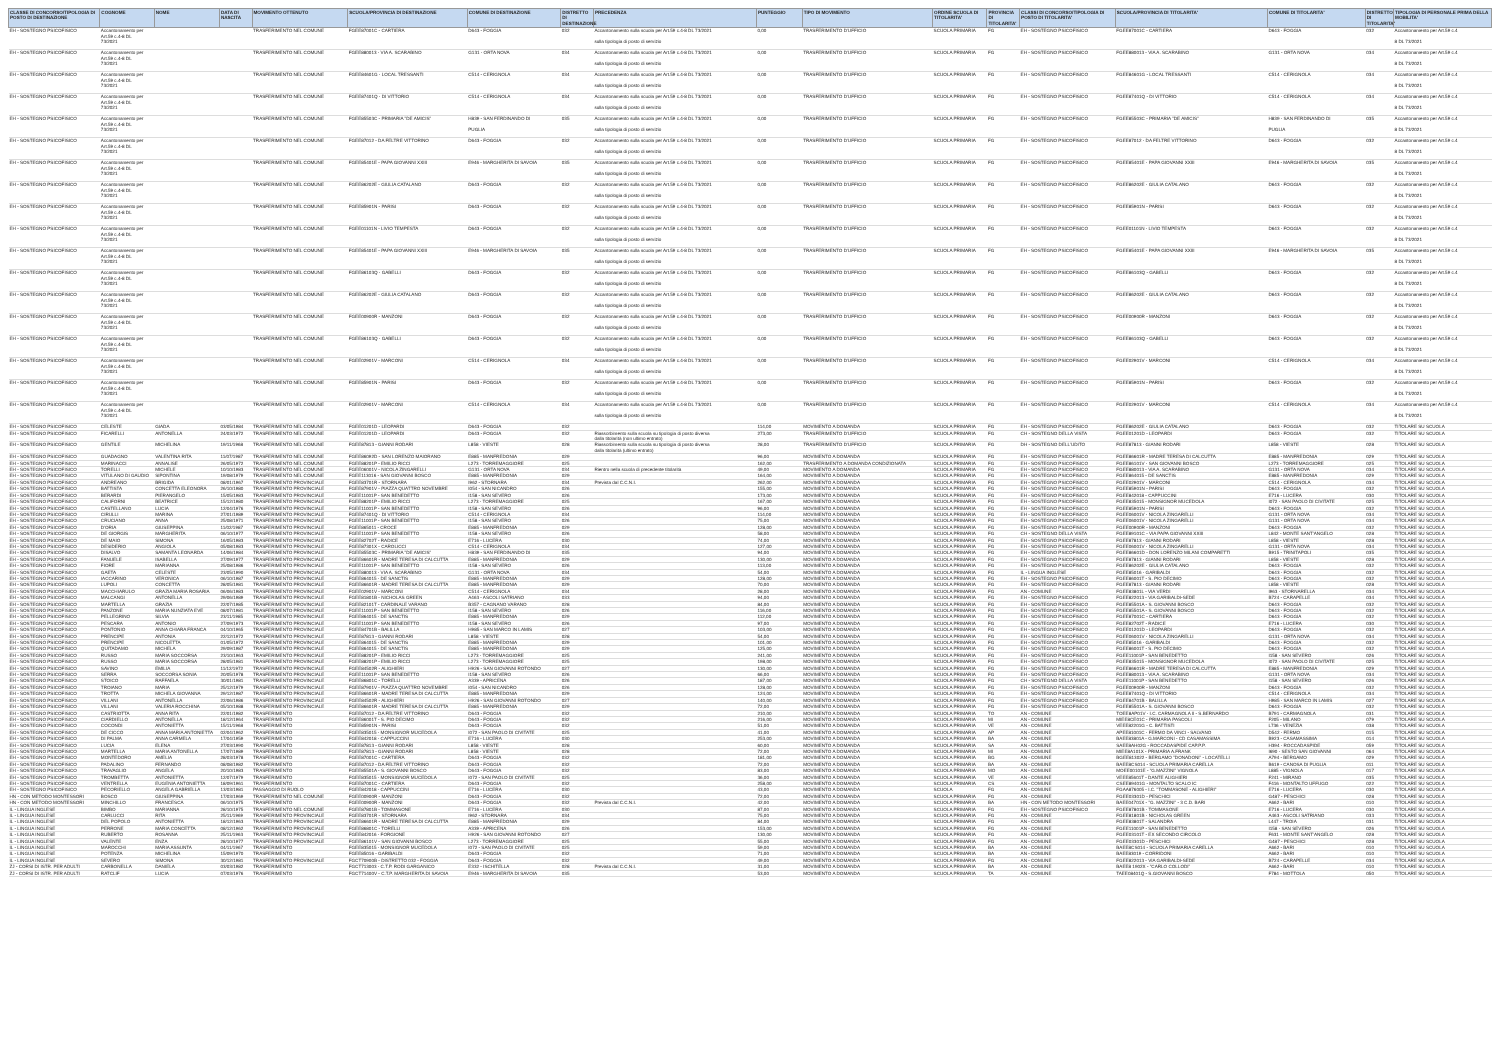| CLASSE DI CONCORSO/TIPOLOGIA DI POSTO DI DESTINAZIONE | COGNOME | NOME | DATA DI NASCITA | MOVIMENTO OTTENUTO | SCUOLA/PROVINCIA DI DESTINAZIONE | COMUNE DI DESTINAZIONE | DISTRETTO DI DESTINAZIONE | PRECEDENZA | PUNTEGGIO | TIPO DI MOVIMENTO | ORDINE SCUOLA DI TITOLARITA' | PROVINCIA DI TITOLARITA' | CLASSI DI CONCORSO/TIPOLOGIA DI POSTO DI TITOLARITA' | SCUOLA/PROVINCIA DI TITOLARITA' | COMUNE DI TITOLARITA' | DISTRETTO DI TITOLARITA' | TIPOLOGIA DI PERSONALE PRIMA DELLA MOBILITA' |
| --- | --- | --- | --- | --- | --- | --- | --- | --- | --- | --- | --- | --- | --- | --- | --- | --- | --- |
| EH - SOSTEGNO PSICOFISICO | Accantonamento per Art.59 c.4-8 DL 73/2021 | | | TRASFERIMENTO NEL COMUNE | FGEE87001C - CARTIERA | D643 - FOGGIA | 032 | Accantonamento sulla scuola per Art.59 c.4-8 DL 73/2021 sulla tipologia di posto di servizio | 0,00 | TRASFERIMENTO D'UFFICIO | SCUOLA PRIMARIA | FG | EH - SOSTEGNO PSICOFISICO | FGEE87001C - CARTIERA | D643 - FOGGIA | 032 | Accantonamento per Art.59 c.4 8 DL 73/2021 |
| EH - SOSTEGNO PSICOFISICO | Accantonamento per Art.59 c.4-8 DL 73/2021 | | | TRASFERIMENTO NEL COMUNE | FGEE880013 - VIA A. SCARABINO | G131 - ORTA NOVA | 034 | Accantonamento sulla scuola per Art.59 c.4-8 DL 73/2021 sulla tipologia di posto di servizio | 0,00 | TRASFERIMENTO D'UFFICIO | SCUOLA PRIMARIA | FG | EH - SOSTEGNO PSICOFISICO | FGEE880013 - VIA A. SCARABINO | G131 - ORTA NOVA | 034 | Accantonamento per Art.59 c.4 8 DL 73/2021 |
| EH - SOSTEGNO PSICOFISICO | Accantonamento per Art.59 c.4-8 DL 73/2021 | | | TRASFERIMENTO NEL COMUNE | FGEE84601G - LOCAL TRESSANTI | C514 - CERIGNOLA | 034 | Accantonamento sulla scuola per Art.59 c.4-8 DL 73/2021 sulla tipologia di posto di servizio | 0,00 | TRASFERIMENTO D'UFFICIO | SCUOLA PRIMARIA | FG | EH - SOSTEGNO PSICOFISICO | FGEE84601G - LOCAL TRESSANTI | C514 - CERIGNOLA | 034 | Accantonamento per Art.59 c.4 8 DL 73/2021 |
| EH - SOSTEGNO PSICOFISICO | Accantonamento per Art.59 c.4-8 DL 73/2021 | | | TRASFERIMENTO NEL COMUNE | FGEE87401Q - DI VITTORIO | C514 - CERIGNOLA | 034 | Accantonamento sulla scuola per Art.59 c.4-8 DL 73/2021 sulla tipologia di posto di servizio | 0,00 | TRASFERIMENTO D'UFFICIO | SCUOLA PRIMARIA | FG | EH - SOSTEGNO PSICOFISICO | FGEE87401Q - DI VITTORIO | C514 - CERIGNOLA | 034 | Accantonamento per Art.59 c.4 8 DL 73/2021 |
| EH - SOSTEGNO PSICOFISICO | Accantonamento per Art.59 c.4-8 DL 73/2021 | | | TRASFERIMENTO NEL COMUNE | FGEE85503C - PRIMARIA "DE AMICIS" | H839 - SAN FERDINANDO DI PUGLIA | 035 | Accantonamento sulla scuola per Art.59 c.4-8 DL 73/2021 sulla tipologia di posto di servizio | 0,00 | TRASFERIMENTO D'UFFICIO | SCUOLA PRIMARIA | FG | EH - SOSTEGNO PSICOFISICO | FGEE85503C - PRIMARIA "DE AMICIS" | H839 - SAN FERDINANDO DI PUGLIA | 035 | Accantonamento per Art.59 c.4 8 DL 73/2021 |
| EH - SOSTEGNO PSICOFISICO | Accantonamento per Art.59 c.4-8 DL 73/2021 | | | TRASFERIMENTO NEL COMUNE | FGEE87012 - DA FELTRE VITTORINO | D643 - FOGGIA | 032 | Accantonamento sulla scuola per Art.59 c.4-8 DL 73/2021 sulla tipologia di posto di servizio | 0,00 | TRASFERIMENTO D'UFFICIO | SCUOLA PRIMARIA | FG | EH - SOSTEGNO PSICOFISICO | FGEE87012 - DA FELTRE VITTORINO | D643 - FOGGIA | 032 | Accantonamento per Art.59 c.4 8 DL 73/2021 |
| EH - SOSTEGNO PSICOFISICO | Accantonamento per Art.59 c.4-8 DL 73/2021 | | | TRASFERIMENTO NEL COMUNE | FGEE85401E - PAPA GIOVANNI XXIII | E946 - MARGHERITA DI SAVOIA | 035 | Accantonamento sulla scuola per Art.59 c.4-8 DL 73/2021 sulla tipologia di posto di servizio | 0,00 | TRASFERIMENTO D'UFFICIO | SCUOLA PRIMARIA | FG | EH - SOSTEGNO PSICOFISICO | FGEE85401E - PAPA GIOVANNI XXIII | E946 - MARGHERITA DI SAVOIA | 035 | Accantonamento per Art.59 c.4 8 DL 73/2021 |
| EH - SOSTEGNO PSICOFISICO | Accantonamento per Art.59 c.4-8 DL 73/2021 | | | TRASFERIMENTO NEL COMUNE | FGEE86202E - GIULIA CATALANO | D643 - FOGGIA | 032 | Accantonamento sulla scuola per Art.59 c.4-8 DL 73/2021 sulla tipologia di posto di servizio | 0,00 | TRASFERIMENTO D'UFFICIO | SCUOLA PRIMARIA | FG | EH - SOSTEGNO PSICOFISICO | FGEE86202E - GIULIA CATALANO | D643 - FOGGIA | 032 | Accantonamento per Art.59 c.4 8 DL 73/2021 |
| EH - SOSTEGNO PSICOFISICO | Accantonamento per Art.59 c.4-8 DL 73/2021 | | | TRASFERIMENTO NEL COMUNE | FGEE85901N - PARISI | D643 - FOGGIA | 032 | Accantonamento sulla scuola per Art.59 c.4-8 DL 73/2021 sulla tipologia di posto di servizio | 0,00 | TRASFERIMENTO D'UFFICIO | SCUOLA PRIMARIA | FG | EH - SOSTEGNO PSICOFISICO | FGEE85901N - PARISI | D643 - FOGGIA | 032 | Accantonamento per Art.59 c.4 8 DL 73/2021 |
| EH - SOSTEGNO PSICOFISICO | Accantonamento per Art.59 c.4-8 DL 73/2021 | | | TRASFERIMENTO NEL COMUNE | FGEE01101N - LIVIO TEMPESTA | D643 - FOGGIA | 032 | Accantonamento sulla scuola per Art.59 c.4-8 DL 73/2021 sulla tipologia di posto di servizio | 0,00 | TRASFERIMENTO D'UFFICIO | SCUOLA PRIMARIA | FG | EH - SOSTEGNO PSICOFISICO | FGEE01101N - LIVIO TEMPESTA | D643 - FOGGIA | 032 | Accantonamento per Art.59 c.4 8 DL 73/2021 |
| EH - SOSTEGNO PSICOFISICO | Accantonamento per Art.59 c.4-8 DL 73/2021 | | | TRASFERIMENTO NEL COMUNE | FGEE85401E - PAPA GIOVANNI XXIII | E946 - MARGHERITA DI SAVOIA | 035 | Accantonamento sulla scuola per Art.59 c.4-8 DL 73/2021 sulla tipologia di posto di servizio | 0,00 | TRASFERIMENTO D'UFFICIO | SCUOLA PRIMARIA | FG | EH - SOSTEGNO PSICOFISICO | FGEE85401E - PAPA GIOVANNI XXIII | E946 - MARGHERITA DI SAVOIA | 035 | Accantonamento per Art.59 c.4 8 DL 73/2021 |
| EH - SOSTEGNO PSICOFISICO | Accantonamento per Art.59 c.4-8 DL 73/2021 | | | TRASFERIMENTO NEL COMUNE | FGEE86103Q - GABELLI | D643 - FOGGIA | 032 | Accantonamento sulla scuola per Art.59 c.4-8 DL 73/2021 sulla tipologia di posto di servizio | 0,00 | TRASFERIMENTO D'UFFICIO | SCUOLA PRIMARIA | FG | EH - SOSTEGNO PSICOFISICO | FGEE86103Q - GABELLI | D643 - FOGGIA | 032 | Accantonamento per Art.59 c.4 8 DL 73/2021 |
| EH - SOSTEGNO PSICOFISICO | Accantonamento per Art.59 c.4-8 DL 73/2021 | | | TRASFERIMENTO NEL COMUNE | FGEE86202E - GIULIA CATALANO | D643 - FOGGIA | 032 | Accantonamento sulla scuola per Art.59 c.4-8 DL 73/2021 sulla tipologia di posto di servizio | 0,00 | TRASFERIMENTO D'UFFICIO | SCUOLA PRIMARIA | FG | EH - SOSTEGNO PSICOFISICO | FGEE86202E - GIULIA CATALANO | D643 - FOGGIA | 032 | Accantonamento per Art.59 c.4 8 DL 73/2021 |
| EH - SOSTEGNO PSICOFISICO | Accantonamento per Art.59 c.4-8 DL 73/2021 | | | TRASFERIMENTO NEL COMUNE | FGEE00900R - MANZONI | D643 - FOGGIA | 032 | Accantonamento sulla scuola per Art.59 c.4-8 DL 73/2021 sulla tipologia di posto di servizio | 0,00 | TRASFERIMENTO D'UFFICIO | SCUOLA PRIMARIA | FG | EH - SOSTEGNO PSICOFISICO | FGEE00900R - MANZONI | D643 - FOGGIA | 032 | Accantonamento per Art.59 c.4 8 DL 73/2021 |
| EH - SOSTEGNO PSICOFISICO | Accantonamento per Art.59 c.4-8 DL 73/2021 | | | TRASFERIMENTO NEL COMUNE | FGEE86103Q - GABELLI | D643 - FOGGIA | 032 | Accantonamento sulla scuola per Art.59 c.4-8 DL 73/2021 sulla tipologia di posto di servizio | 0,00 | TRASFERIMENTO D'UFFICIO | SCUOLA PRIMARIA | FG | EH - SOSTEGNO PSICOFISICO | FGEE86103Q - GABELLI | D643 - FOGGIA | 032 | Accantonamento per Art.59 c.4 8 DL 73/2021 |
| EH - SOSTEGNO PSICOFISICO | Accantonamento per Art.59 c.4-8 DL 73/2021 | | | TRASFERIMENTO NEL COMUNE | FGEE02901V - MARCONI | C514 - CERIGNOLA | 034 | Accantonamento sulla scuola per Art.59 c.4-8 DL 73/2021 sulla tipologia di posto di servizio | 0,00 | TRASFERIMENTO D'UFFICIO | SCUOLA PRIMARIA | FG | EH - SOSTEGNO PSICOFISICO | FGEE02901V - MARCONI | C514 - CERIGNOLA | 034 | Accantonamento per Art.59 c.4 8 DL 73/2021 |
| EH - SOSTEGNO PSICOFISICO | Accantonamento per Art.59 c.4-8 DL 73/2021 | | | TRASFERIMENTO NEL COMUNE | FGEE85901N - PARISI | D643 - FOGGIA | 032 | Accantonamento sulla scuola per Art.59 c.4-8 DL 73/2021 sulla tipologia di posto di servizio | 0,00 | TRASFERIMENTO D'UFFICIO | SCUOLA PRIMARIA | FG | EH - SOSTEGNO PSICOFISICO | FGEE85901N - PARISI | D643 - FOGGIA | 032 | Accantonamento per Art.59 c.4 8 DL 73/2021 |
| EH - SOSTEGNO PSICOFISICO | Accantonamento per Art.59 c.4-8 DL 73/2021 | | | TRASFERIMENTO NEL COMUNE | FGEE02901V - MARCONI | C514 - CERIGNOLA | 034 | Accantonamento sulla scuola per Art.59 c.4-8 DL 73/2021 sulla tipologia di posto di servizio | 0,00 | TRASFERIMENTO D'UFFICIO | SCUOLA PRIMARIA | FG | EH - SOSTEGNO PSICOFISICO | FGEE02901V - MARCONI | C514 - CERIGNOLA | 034 | Accantonamento per Art.59 c.4 8 DL 73/2021 |
| EH - SOSTEGNO PSICOFISICO | CELESTE | GIADA | 03/05/1984 | TRASFERIMENTO NEL COMUNE | FGEE01201D - LEOPARDI | D643 - FOGGIA | 032 | | 114,00 | MOVIMENTO A DOMANDA | SCUOLA PRIMARIA | FG | EH - SOSTEGNO PSICOFISICO | FGEE86202E - GIULIA CATALANO | D643 - FOGGIA | 032 | TITOLARE SU SCUOLA |
| EH - SOSTEGNO PSICOFISICO | FICARELLI | ANTONELLA | 24/03/1972 | TRASFERIMENTO NEL COMUNE | FGEE01201D - LEOPARDI | D643 - FOGGIA | 032 | Riassorbimento sulla scuola su tipologia di posto diversa dalla titolarità (non ultimo entrato) | 273,00 | TRASFERIMENTO D'UFFICIO | SCUOLA PRIMARIA | FG | CH - SOSTEGNO DELLA VISTA | FGEE01201D - LEOPARDI | D643 - FOGGIA | 032 | TITOLARE SU SCUOLA |
| EH - SOSTEGNO PSICOFISICO | GENTILE | MICHELINA | 19/11/1968 | TRASFERIMENTO NEL COMUNE | FGEE87813 - GIANNI RODARI | L858 - VIESTE | 028 | Riassorbimento sulla scuola su tipologia di posto diversa dalla titolarità (ultimo entrato) | 28,00 | TRASFERIMENTO D'UFFICIO | SCUOLA PRIMARIA | FG | DH - SOSTEGNO DELL'UDITO | FGEE87813 - GIANNI RODARI | L858 - VIESTE | 028 | TITOLARE SU SCUOLA |
| EH - SOSTEGNO PSICOFISICO | GUADAGNO | VALENTINA RITA | 11/07/1987 | TRASFERIMENTO NEL COMUNE | FGEE86092D - SAN LORENZO MAIORANO | E885 - MANFREDONIA | 029 | | 96,00 | MOVIMENTO A DOMANDA | SCUOLA PRIMARIA | FG | EH - SOSTEGNO PSICOFISICO | FGEE86601R - MADRE TERESA DI CALCUTTA | E885 - MANFREDONIA | 029 | TITOLARE SU SCUOLA |
| EH - SOSTEGNO PSICOFISICO | MARINACCI | ANNALISE | 26/05/1972 | TRASFERIMENTO NEL COMUNE | FGEE88201P - EMILIO RICCI | L273 - TORREMAGGIORE | 025 | | 162,00 | TRASFERIMENTO A DOMANDA CONDIZIONATA | SCUOLA PRIMARIA | FG | EH - SOSTEGNO PSICOFISICO | FGEE86101V - SAN GIOVANNI BOSCO | L273 - TORREMAGGIORE | 025 | TITOLARE SU SCUOLA |
| EH - SOSTEGNO PSICOFISICO | TORELLI | MICHELE | 10/10/1983 | TRASFERIMENTO NEL COMUNE | FGEE06001V - NICOLA ZINGARELLI | G131 - ORTA NOVA | 034 | Rientro nella scuola di precedente titolarità | 49,00 | MOVIMENTO A DOMANDA | SCUOLA PRIMARIA | FG | EH - SOSTEGNO PSICOFISICO | FGEE880013 - VIA A. SCARABINO | G131 - ORTA NOVA | 034 | TITOLARE SU SCUOLA |
| EH - SOSTEGNO PSICOFISICO | VITULANO DI GAUDIO | SIPONTINA | 19/08/1979 | TRASFERIMENTO NEL COMUNE | FGEE113016 - SAN GIOVANNI BOSCO | E885 - MANFREDONIA | 029 | | 164,00 | MOVIMENTO A DOMANDA | SCUOLA PRIMARIA | FG | EH - SOSTEGNO PSICOFISICO | FGEE864015 - DE SANCTIS | E885 - MANFREDONIA | 029 | TITOLARE SU SCUOLA |
| EH - SOSTEGNO PSICOFISICO | ANDREANO | BRIGIDA | 08/01/1967 | TRASFERIMENTO PROVINCIALE | FGEE83701R - STORNARA | I962 - STORNARA | 034 | Prevista dal C.C.N.I. | 262,00 | MOVIMENTO A DOMANDA | SCUOLA PRIMARIA | FG | EH - SOSTEGNO PSICOFISICO | FGEE02901V - MARCONI | C514 - CERIGNOLA | 034 | TITOLARE SU SCUOLA |
| EH - SOSTEGNO PSICOFISICO | BATTISTA | CONCETTA ELEONORA | 26/10/1980 | TRASFERIMENTO PROVINCIALE | FGEE87901V - PIAZZA QUATTRO NOVEMBRE | I054 - SAN NICANDRO | 026 | | 155,00 | MOVIMENTO A DOMANDA | SCUOLA PRIMARIA | FG | EH - SOSTEGNO PSICOFISICO | FGEE85901N - PARISI | D643 - FOGGIA | 032 | TITOLARE SU SCUOLA |
| EH - SOSTEGNO PSICOFISICO | BERARDI | PIERANGELO | 15/05/1983 | TRASFERIMENTO PROVINCIALE | FGEE11001P - SAN BENEDETTO | I158 - SAN SEVERO | 026 | | 173,00 | MOVIMENTO A DOMANDA | SCUOLA PRIMARIA | FG | EH - SOSTEGNO PSICOFISICO | FGEE842018 - CAPPUCCINI | E716 - LUCERA | 030 | TITOLARE SU SCUOLA |
| EH - SOSTEGNO PSICOFISICO | CALIFORNI | BEATRICE | 15/12/1980 | TRASFERIMENTO PROVINCIALE | FGEE88201P - EMILIO RICCI | L273 - TORREMAGGIORE | 025 | | 167,00 | MOVIMENTO A DOMANDA | SCUOLA PRIMARIA | FG | EH - SOSTEGNO PSICOFISICO | FGEE835015 - MONSIGNOR MUCEDOLA | I072 - SAN PAOLO DI CIVITATE | 025 | TITOLARE SU SCUOLA |
| EH - SOSTEGNO PSICOFISICO | CASTELLANO | LUCIA | 12/04/1976 | TRASFERIMENTO PROVINCIALE | FGEE11001P - SAN BENEDETTO | I158 - SAN SEVERO | 026 | | 96,00 | MOVIMENTO A DOMANDA | SCUOLA PRIMARIA | FG | EH - SOSTEGNO PSICOFISICO | FGEE85901N - PARISI | D643 - FOGGIA | 032 | TITOLARE SU SCUOLA |
| EH - SOSTEGNO PSICOFISICO | CIRULLI | MARINA | 27/01/1989 | TRASFERIMENTO PROVINCIALE | FGEE87401Q - DI VITTORIO | C514 - CERIGNOLA | 034 | | 114,00 | MOVIMENTO A DOMANDA | SCUOLA PRIMARIA | FG | EH - SOSTEGNO PSICOFISICO | FGEE06001V - NICOLA ZINGARELLI | G131 - ORTA NOVA | 034 | TITOLARE SU SCUOLA |
| EH - SOSTEGNO PSICOFISICO | CRUCIANO | ANNA | 25/08/1971 | TRASFERIMENTO PROVINCIALE | FGEE11001P - SAN BENEDETTO | I158 - SAN SEVERO | 026 | | 75,00 | MOVIMENTO A DOMANDA | SCUOLA PRIMARIA | FG | EH - SOSTEGNO PSICOFISICO | FGEE06001V - NICOLA ZINGARELLI | G131 - ORTA NOVA | 034 | TITOLARE SU SCUOLA |
| EH - SOSTEGNO PSICOFISICO | D'ORIA | GIUSEPPINA | 11/02/1987 | TRASFERIMENTO PROVINCIALE | FGEE865011 - CROCE | E885 - MANFREDONIA | 029 | | 128,00 | MOVIMENTO A DOMANDA | SCUOLA PRIMARIA | FG | EH - SOSTEGNO PSICOFISICO | FGEE00900R - MANZONI | D643 - FOGGIA | 032 | TITOLARE SU SCUOLA |
| EH - SOSTEGNO PSICOFISICO | DE GIORGIS | MARGHERITA | 06/10/1977 | TRASFERIMENTO PROVINCIALE | FGEE11001P - SAN BENEDETTO | I158 - SAN SEVERO | 026 | | 58,00 | MOVIMENTO A DOMANDA | SCUOLA PRIMARIA | FG | CH - SOSTEGNO DELLA VISTA | FGEE89101C - VIA PAPA GIOVANNI XXIII | L842 - MONTE SANT'ANGELO | 028 | TITOLARE SU SCUOLA |
| EH - SOSTEGNO PSICOFISICO | DE MAIO | SIMONA | 16/05/1983 | TRASFERIMENTO PROVINCIALE | FGEE82702T - RADICE | E716 - LUCERA | 030 | | 74,00 | MOVIMENTO A DOMANDA | SCUOLA PRIMARIA | FG | EH - SOSTEGNO PSICOFISICO | FGEE87813 - GIANNI RODARI | L858 - VIESTE | 028 | TITOLARE SU SCUOLA |
| EH - SOSTEGNO PSICOFISICO | DESIDERIO | ANGIOLA | 05/08/1983 | TRASFERIMENTO PROVINCIALE | FGEE87301X - CAROLICCI | C514 - CERIGNOLA | 034 | | 127,00 | MOVIMENTO A DOMANDA | SCUOLA PRIMARIA | FG | EH - SOSTEGNO PSICOFISICO | FGEE06001V - NICOLA ZINGARELLI | G131 - ORTA NOVA | 034 | TITOLARE SU SCUOLA |
| EH - SOSTEGNO PSICOFISICO | DISALVO | SAMANTA LEONARDA | 14/06/1984 | TRASFERIMENTO PROVINCIALE | FGEE85503C - PRIMARIA "DE AMICIS" | H839 - SAN FERDINANDO DI | 035 | | 94,00 | MOVIMENTO A DOMANDA | SCUOLA PRIMARIA | FG | EH - SOSTEGNO PSICOFISICO | FGEE86601D - DON LORENZO MILANI COMPARETTI | B915 - TRINITAPOLI | 035 | TITOLARE SU SCUOLA |
| EH - SOSTEGNO PSICOFISICO | FANUELE | ISABELLA | 27/09/1977 | TRASFERIMENTO PROVINCIALE | FGEE86601R - MADRE TERESA DI CALCUTTA | E885 - MANFREDONIA | 029 | | 130,00 | MOVIMENTO A DOMANDA | SCUOLA PRIMARIA | FG | EH - SOSTEGNO PSICOFISICO | FGEE87813 - GIANNI RODARI | L858 - VIESTE | 028 | TITOLARE SU SCUOLA |
| EH - SOSTEGNO PSICOFISICO | FIORE | MARIANNA | 25/08/1986 | TRASFERIMENTO PROVINCIALE | FGEE11001P - SAN BENEDETTO | I158 - SAN SEVERO | 026 | | 113,00 | MOVIMENTO A DOMANDA | SCUOLA PRIMARIA | FG | EH - SOSTEGNO PSICOFISICO | FGEE86202E - GIULIA CATALANO | D643 - FOGGIA | 032 | TITOLARE SU SCUOLA |
| EH - SOSTEGNO PSICOFISICO | GAETA | CELESTE | 23/05/1990 | TRASFERIMENTO PROVINCIALE | FGEE880013 - VIA A. SCARABINO | G131 - ORTA NOVA | 034 | | 54,00 | MOVIMENTO A DOMANDA | SCUOLA PRIMARIA | FG | IL - LINGUA INGLESE | FGEE85016 - GARIBALDI | D643 - FOGGIA | 032 | TITOLARE SU SCUOLA |
| EH - SOSTEGNO PSICOFISICO | IACCARINO | VERONICA | 06/10/1987 | TRASFERIMENTO PROVINCIALE | FGEE864015 - DE SANCTIS | E885 - MANFREDONIA | 029 | | 128,00 | MOVIMENTO A DOMANDA | SCUOLA PRIMARIA | FG | EH - SOSTEGNO PSICOFISICO | FGEE86001T - S. PIO DECIMO | D643 - FOGGIA | 032 | TITOLARE SU SCUOLA |
| EH - SOSTEGNO PSICOFISICO | LUPOLI | CONCETTA | 28/05/1981 | TRASFERIMENTO PROVINCIALE | FGEE86601R - MADRE TERESA DI CALCUTTA | E885 - MANFREDONIA | 029 | | 70,00 | MOVIMENTO A DOMANDA | SCUOLA PRIMARIA | FG | EH - SOSTEGNO PSICOFISICO | FGEE87813 - GIANNI RODARI | L858 - VIESTE | 028 | TITOLARE SU SCUOLA |
| EH - SOSTEGNO PSICOFISICO | MACCHIARULO | GRAZIA MARIA ROSARIA | 06/06/1983 | TRASFERIMENTO PROVINCIALE | FGEE02901V - MARCONI | C514 - CERIGNOLA | 034 | | 28,00 | MOVIMENTO A DOMANDA | SCUOLA PRIMARIA | FG | AN - COMUNE | FGEE83801L - VIA VERDI | I963 - STORNARELLA | 034 | TITOLARE SU SCUOLA |
| EH - SOSTEGNO PSICOFISICO | MALCANGI | ANTONELLA | 29/06/1989 | TRASFERIMENTO PROVINCIALE | FGEE81801B - NICHOLAS GREEN | A463 - ASCOLI SATRIANO | 033 | | 94,00 | MOVIMENTO A DOMANDA | SCUOLA PRIMARIA | FG | EH - SOSTEGNO PSICOFISICO | FGEE822013 - VIA GARIBALDI-SEDE | B724 - CARAPELLE | 034 | TITOLARE SU SCUOLA |
| EH - SOSTEGNO PSICOFISICO | MARTELLA | GRAZIA | 22/07/1985 | TRASFERIMENTO PROVINCIALE | FGEE82101T - CARDINALE VARANO | B357 - CAGNANO VARANO | 028 | | 84,00 | MOVIMENTO A DOMANDA | SCUOLA PRIMARIA | FG | EH - SOSTEGNO PSICOFISICO | FGEE85501A - S. GIOVANNI BOSCO | D643 - FOGGIA | 032 | TITOLARE SU SCUOLA |
| EH - SOSTEGNO PSICOFISICO | PANZONE | MARIA NUNZIATA EVE | 08/07/1981 | TRASFERIMENTO PROVINCIALE | FGEE11001P - SAN BENEDETTO | I158 - SAN SEVERO | 026 | | 116,00 | MOVIMENTO A DOMANDA | SCUOLA PRIMARIA | FG | EH - SOSTEGNO PSICOFISICO | FGEE85501A - S. GIOVANNI BOSCO | D643 - FOGGIA | 032 | TITOLARE SU SCUOLA |
| EH - SOSTEGNO PSICOFISICO | PELLEGRINO | SILVIA | 23/11/1985 | TRASFERIMENTO PROVINCIALE | FGEE864015 - DE SANCTIS | E885 - MANFREDONIA | 029 | | 112,00 | MOVIMENTO A DOMANDA | SCUOLA PRIMARIA | FG | EH - SOSTEGNO PSICOFISICO | FGEE87001C - CARTIERA | D643 - FOGGIA | 032 | TITOLARE SU SCUOLA |
| EH - SOSTEGNO PSICOFISICO | PESCARA | ANTONIO | 27/09/1973 | TRASFERIMENTO PROVINCIALE | FGEE11001P - SAN BENEDETTO | I158 - SAN SEVERO | 026 | | 97,00 | MOVIMENTO A DOMANDA | SCUOLA PRIMARIA | FG | EH - SOSTEGNO PSICOFISICO | FGEE82702T - RADICE | E716 - LUCERA | 030 | TITOLARE SU SCUOLA |
| EH - SOSTEGNO PSICOFISICO | PONTONIO | ANNA CHIARA FRANCA | 04/10/1965 | TRASFERIMENTO PROVINCIALE | FGEE84701B - BALILLA | H985 - SAN MARCO IN LAMIS | 027 | | 103,00 | MOVIMENTO A DOMANDA | SCUOLA PRIMARIA | FG | EH - SOSTEGNO PSICOFISICO | FGEE01201D - LEOPARDI | D643 - FOGGIA | 032 | TITOLARE SU SCUOLA |
| EH - SOSTEGNO PSICOFISICO | PRENCIPE | ANTONIA | 22/12/1972 | TRASFERIMENTO PROVINCIALE | FGEE87813 - GIANNI RODARI | L858 - VIESTE | 028 | | 54,00 | MOVIMENTO A DOMANDA | SCUOLA PRIMARIA | FG | EH - SOSTEGNO PSICOFISICO | FGEE06001V - NICOLA ZINGARELLI | G131 - ORTA NOVA | 034 | TITOLARE SU SCUOLA |
| EH - SOSTEGNO PSICOFISICO | PRENCIPE | NICOLETTA | 01/05/1972 | TRASFERIMENTO PROVINCIALE | FGEE864015 - DE SANCTIS | E885 - MANFREDONIA | 029 | | 101,00 | MOVIMENTO A DOMANDA | SCUOLA PRIMARIA | FG | EH - SOSTEGNO PSICOFISICO | FGEE85016 - GARIBALDI | D643 - FOGGIA | 032 | TITOLARE SU SCUOLA |
| EH - SOSTEGNO PSICOFISICO | QUITADAMO | MICHELA | 29/09/1987 | TRASFERIMENTO PROVINCIALE | FGEE864015 - DE SANCTIS | E885 - MANFREDONIA | 029 | | 125,00 | MOVIMENTO A DOMANDA | SCUOLA PRIMARIA | FG | EH - SOSTEGNO PSICOFISICO | FGEE86001T - S. PIO DECIMO | D643 - FOGGIA | 032 | TITOLARE SU SCUOLA |
| EH - SOSTEGNO PSICOFISICO | RUSSO | MARIA SOCCORSA | 23/10/1963 | TRASFERIMENTO PROVINCIALE | FGEE88201P - EMILIO RICCI | L273 - TORREMAGGIORE | 025 | | 241,00 | MOVIMENTO A DOMANDA | SCUOLA PRIMARIA | FG | EH - SOSTEGNO PSICOFISICO | FGEE11001P - SAN BENEDETTO | I158 - SAN SEVERO | 026 | TITOLARE SU SCUOLA |
| EH - SOSTEGNO PSICOFISICO | RUSSO | MARIA SOCCORSA | 28/05/1981 | TRASFERIMENTO PROVINCIALE | FGEE88201P - EMILIO RICCI | L273 - TORREMAGGIORE | 025 | | 198,00 | MOVIMENTO A DOMANDA | SCUOLA PRIMARIA | FG | EH - SOSTEGNO PSICOFISICO | FGEE835015 - MONSIGNOR MUCEDOLA | I072 - SAN PAOLO DI CIVITATE | 025 | TITOLARE SU SCUOLA |
| EH - SOSTEGNO PSICOFISICO | SAVINO | EMILIA | 11/12/1972 | TRASFERIMENTO PROVINCIALE | FGEE84502R - ALIGHIERI | H926 - SAN GIOVANNI ROTONDO | 027 | | 130,00 | MOVIMENTO A DOMANDA | SCUOLA PRIMARIA | FG | EH - SOSTEGNO PSICOFISICO | FGEE86601R - MADRE TERESA DI CALCUTTA | E885 - MANFREDONIA | 029 | TITOLARE SU SCUOLA |
| EH - SOSTEGNO PSICOFISICO | SERRA | SOCCORSA SONIA | 20/05/1978 | TRASFERIMENTO PROVINCIALE | FGEE11001P - SAN BENEDETTO | I158 - SAN SEVERO | 026 | | 66,00 | MOVIMENTO A DOMANDA | SCUOLA PRIMARIA | FG | EH - SOSTEGNO PSICOFISICO | FGEE880013 - VIA A. SCARABINO | G131 - ORTA NOVA | 034 | TITOLARE SU SCUOLA |
| EH - SOSTEGNO PSICOFISICO | STOICO | RAFFAELA | 30/01/1981 | TRASFERIMENTO PROVINCIALE | FGEE86801C - TORELLI | A339 - APRICENA | 026 | | 187,00 | MOVIMENTO A DOMANDA | SCUOLA PRIMARIA | FG | CH - SOSTEGNO DELLA VISTA | FGEE11001P - SAN BENEDETTO | I158 - SAN SEVERO | 026 | TITOLARE SU SCUOLA |
| EH - SOSTEGNO PSICOFISICO | TROIANO | MARIA | 25/12/1979 | TRASFERIMENTO PROVINCIALE | FGEE87901V - PIAZZA QUATTRO NOVEMBRE | I054 - SAN NICANDRO | 026 | | 128,00 | MOVIMENTO A DOMANDA | SCUOLA PRIMARIA | FG | EH - SOSTEGNO PSICOFISICO | FGEE00900R - MANZONI | D643 - FOGGIA | 032 | TITOLARE SU SCUOLA |
| EH - SOSTEGNO PSICOFISICO | TROTTA | MICHELA GIOVANNA | 29/12/1987 | TRASFERIMENTO PROVINCIALE | FGEE86601R - MADRE TERESA DI CALCUTTA | E885 - MANFREDONIA | 029 | | 124,00 | MOVIMENTO A DOMANDA | SCUOLA PRIMARIA | FG | EH - SOSTEGNO PSICOFISICO | FGEE87401Q - DI VITTORIO | C514 - CERIGNOLA | 034 | TITOLARE SU SCUOLA |
| EH - SOSTEGNO PSICOFISICO | VILLANI | ANTONELLA | 22/06/1986 | TRASFERIMENTO PROVINCIALE | FGEE84502R - ALIGHIERI | H926 - SAN GIOVANNI ROTONDO | 027 | | 140,00 | MOVIMENTO A DOMANDA | SCUOLA PRIMARIA | FG | EH - SOSTEGNO PSICOFISICO | FGEE84701B - BALILLA | H985 - SAN MARCO IN LAMIS | 027 | TITOLARE SU SCUOLA |
| EH - SOSTEGNO PSICOFISICO | VILLANI | VALERIA ROCCHINA | 05/10/1988 | TRASFERIMENTO PROVINCIALE | FGEE86601R - MADRE TERESA DI CALCUTTA | E885 - MANFREDONIA | 029 | | 72,00 | MOVIMENTO A DOMANDA | SCUOLA PRIMARIA | FG | EH - SOSTEGNO PSICOFISICO | FGEE85501A - S. GIOVANNI BOSCO | D643 - FOGGIA | 032 | TITOLARE SU SCUOLA |
| EH - SOSTEGNO PSICOFISICO | CASTRIOTTA | ANNA RITA | 22/01/1982 | TRASFERIMENTO | FGEE87012 - DA FELTRE VITTORINO | D643 - FOGGIA | 032 | | 210,00 | MOVIMENTO A DOMANDA | SCUOLA PRIMARIA | TO | AN - COMUNE | TOEE8AP01V - I.C. CARMAGNOLA II - S.BERNARDO | B791 - CARMAGNOLA | 031 | TITOLARE SU SCUOLA |
| EH - SOSTEGNO PSICOFISICO | CIARDIELLO | ANTONELLA | 18/12/1964 | TRASFERIMENTO | FGEE86001T - S. PIO DECIMO | D643 - FOGGIA | 032 | | 216,00 | MOVIMENTO A DOMANDA | SCUOLA PRIMARIA | MI | AN - COMUNE | MIEE8CE01C - PRIMARIA PASCOLI | F205 - MILANO | 079 | TITOLARE SU SCUOLA |
| EH - SOSTEGNO PSICOFISICO | COCONDI | ANTONIETTA | 15/11/1968 | TRASFERIMENTO | FGEE85901N - PARISI | D643 - FOGGIA | 032 | | 51,00 | MOVIMENTO A DOMANDA | SCUOLA PRIMARIA | VE | AN - COMUNE | VEEE82201G - C. BATTISTI | L736 - VENEZIA | 038 | TITOLARE SU SCUOLA |
| EH - SOSTEGNO PSICOFISICO | DE CICCO | ANNA MARIA ANTONIETTA | 02/04/1962 | TRASFERIMENTO | FGEE835015 - MONSIGNOR MUCEDOLA | I072 - SAN PAOLO DI CIVITATE | 025 | | 41,00 | MOVIMENTO A DOMANDA | SCUOLA PRIMARIA | AP | AN - COMUNE | APEE81001C - FERMO DA VINCI - SALVANO | D542 - FERMO | 015 | TITOLARE SU SCUOLA |
| EH - SOSTEGNO PSICOFISICO | DI PALMA | ANNA CARMELA | 17/04/1959 | TRASFERIMENTO | FGEE842018 - CAPPUCCINI | E716 - LUCERA | 030 | | 253,00 | MOVIMENTO A DOMANDA | SCUOLA PRIMARIA | BA | AN - COMUNE | BAEE83801A - G.MARCONI - CD CASAMASSIMA | B923 - CASAMASSIMA | 014 | TITOLARE SU SCUOLA |
| EH - SOSTEGNO PSICOFISICO | LUCIA | ELENA | 27/03/1990 | TRASFERIMENTO | FGEE87813 - GIANNI RODARI | L858 - VIESTE | 028 | | 60,00 | MOVIMENTO A DOMANDA | SCUOLA PRIMARIA | SA | AN - COMUNE | SAEE8AH02G - ROCCADASPIDE CAP.P.P. | H394 - ROCCADASPIDE | 059 | TITOLARE SU SCUOLA |
| EH - SOSTEGNO PSICOFISICO | MARTELLA | MARIA ANTONELLA | 17/07/1989 | TRASFERIMENTO | FGEE87813 - GIANNI RODARI | L858 - VIESTE | 028 | | 72,00 | MOVIMENTO A DOMANDA | SCUOLA PRIMARIA | MI | AN - COMUNE | MIEE8A101X - PRIMARIA A.FRANK | I690 - SESTO SAN GIOVANNI | 064 | TITOLARE SU SCUOLA |
| EH - SOSTEGNO PSICOFISICO | MONTEDORO | AMELIA | 28/03/1978 | TRASFERIMENTO | FGEE87001C - CARTIERA | D643 - FOGGIA | 032 | | 181,00 | MOVIMENTO A DOMANDA | SCUOLA PRIMARIA | BG | AN - COMUNE | BGEE813022 - BERGAMO "DONADONI" - LOCATELLI | A794 - BERGAMO | 029 | TITOLARE SU SCUOLA |
| EH - SOSTEGNO PSICOFISICO | PADALINO | FERNANDO | 08/08/1982 | TRASFERIMENTO | FGEE87012 - DA FELTRE VITTORINO | D643 - FOGGIA | 032 | | 72,00 | MOVIMENTO A DOMANDA | SCUOLA PRIMARIA | BA | AN - COMUNE | BAEE8CS014 - SCUOLA PRIMARIA CARELLA | B619 - CANOSA DI PUGLIA | 011 | TITOLARE SU SCUOLA |
| EH - SOSTEGNO PSICOFISICO | TRAVAGLIO | ANGELA | 20/10/1983 | TRASFERIMENTO | FGEE85501A - S. GIOVANNI BOSCO | D643 - FOGGIA | 032 | | 83,00 | MOVIMENTO A DOMANDA | SCUOLA PRIMARIA | MO | AN - COMUNE | MOEE00101E - "G.MAZZINI" VIGNOLA | L885 - VIGNOLA | 017 | TITOLARE SU SCUOLA |
| EH - SOSTEGNO PSICOFISICO | TROMBETTA | ANTONIETTA | 12/07/1979 | TRASFERIMENTO | FGEE835015 - MONSIGNOR MUCEDOLA | I072 - SAN PAOLO DI CIVITATE | 025 | | 36,00 | MOVIMENTO A DOMANDA | SCUOLA PRIMARIA | VE | AN - COMUNE | VEEE85601T - DANTE ALIGHIERI | F241 - MIRANO | 035 | TITOLARE SU SCUOLA |
| EH - SOSTEGNO PSICOFISICO | VENTRELLA | EUGENIA ANTONIETTA | 18/09/1961 | TRASFERIMENTO | FGEE87001C - CARTIERA | D643 - FOGGIA | 032 | | 258,00 | MOVIMENTO A DOMANDA | SCUOLA PRIMARIA | CS | AN - COMUNE | CSEE89401G - MONTALTO SCALO IC | F416 - MONTALTO UFFUGO | 022 | TITOLARE SU SCUOLA |
| EH - SOSTEGNO PSICOFISICO | PECORIELLO | ANGELA GABRIELLA | 13/03/1981 | PASSAGGIO DI RUOLO | FGEE842018 - CAPPUCCINI | E716 - LUCERA | 030 | | 43,00 | MOVIMENTO A DOMANDA | SCUOLA | FG | AN - COMUNE | FGAA876005 - I.C. "TOMMASONE - ALIGHIERI" | E716 - LUCERA | 030 | TITOLARE SU SCUOLA |
| HN - CON METODO MONTESSORI | BOSCO | GIUSEPPINA | 17/03/1969 | TRASFERIMENTO NEL COMUNE | FGEE00900R - MANZONI | D643 - FOGGIA | 032 | | 72,00 | MOVIMENTO A DOMANDA | SCUOLA PRIMARIA | FG | AN - COMUNE | FGEE03301D - PESCHICI | G487 - PESCHICI | 028 | TITOLARE SU SCUOLA |
| HN - CON METODO MONTESSORI | MINCHILLO | FRANCESCA | 06/10/1975 | TRASFERIMENTO | FGEE00900R - MANZONI | D643 - FOGGIA | 032 | Prevista dal C.C.N.I. | 42,00 | MOVIMENTO A DOMANDA | SCUOLA PRIMARIA | BA | HN - CON METODO MONTESSORI | BAEE04701X - "G. MAZZINI" - 3 C.D. BARI | A662 - BARI | 010 | TITOLARE SU SCUOLA |
| IL - LINGUA INGLESE | BIMBO | MARIANNA | 28/10/1975 | TRASFERIMENTO NEL COMUNE | FGEE87801B - TOMMASONE | E716 - LUCERA | 030 | | 87,00 | MOVIMENTO A DOMANDA | SCUOLA PRIMARIA | FG | EH - SOSTEGNO PSICOFISICO | FGEE87801B - TOMMASONE | E716 - LUCERA | 030 | TITOLARE SU SCUOLA |
| IL - LINGUA INGLESE | CARLUCCI | RITA | 25/11/1969 | TRASFERIMENTO PROVINCIALE | FGEE83701R - STORNARA | I962 - STORNARA | 034 | | 75,00 | MOVIMENTO A DOMANDA | SCUOLA PRIMARIA | FG | AN - COMUNE | FGEE81801B - NICHOLAS GREEN | A463 - ASCOLI SATRIANO | 033 | TITOLARE SU SCUOLA |
| IL - LINGUA INGLESE | DEL POPOLO | ANTONIETTA | 18/12/1963 | TRASFERIMENTO PROVINCIALE | FGEE86601R - MADRE TERESA DI CALCUTTA | E885 - MANFREDONIA | 029 | | 84,00 | MOVIMENTO A DOMANDA | SCUOLA PRIMARIA | FG | AN - COMUNE | FGEE83801T - SALANDRA | L447 - TROIA | 031 | TITOLARE SU SCUOLA |
| IL - LINGUA INGLESE | PERRONE | MARIA CONCETTA | 08/12/1962 | TRASFERIMENTO PROVINCIALE | FGEE86801C - TORELLI | A339 - APRICENA | 026 | | 153,00 | MOVIMENTO A DOMANDA | SCUOLA PRIMARIA | FG | AN - COMUNE | FGEE11001P - SAN BENEDETTO | I158 - SAN SEVERO | 026 | TITOLARE SU SCUOLA |
| IL - LINGUA INGLESE | RUBERTO | ROSANNA | 25/11/1963 | TRASFERIMENTO PROVINCIALE | FGEE842016 - FORGIONE | H926 - SAN GIOVANNI ROTONDO | 027 | | 130,00 | MOVIMENTO A DOMANDA | SCUOLA PRIMARIA | FG | AN - COMUNE | FGEE03101T - EX SECONDO CIRCOLO | F631 - MONTE SANT'ANGELO | 028 | TITOLARE SU SCUOLA |
| IL - LINGUA INGLESE | VALENTE | ENZA | 28/10/1977 | TRASFERIMENTO PROVINCIALE | FGEE86101V - SAN GIOVANNI BOSCO | L273 - TORREMAGGIORE | 025 | | 55,00 | MOVIMENTO A DOMANDA | SCUOLA PRIMARIA | FG | AN - COMUNE | FGEE03301D - PESCHICI | G487 - PESCHICI | 028 | TITOLARE SU SCUOLA |
| IL - LINGUA INGLESE | MAROCCHI | MARIA ASSUNTA | 04/11/1967 | TRASFERIMENTO | FGEE835015 - MONSIGNOR MUCEDOLA | I072 - SAN PAOLO DI CIVITATE | 025 | | 59,00 | MOVIMENTO A DOMANDA | SCUOLA PRIMARIA | BA | AN - COMUNE | BAEE8CS014 - SCUOLA PRIMARIA CARELLA | A662 - BARI | 010 | TITOLARE SU SCUOLA |
| IL - LINGUA INGLESE | POTENZA | MICHELINA | 15/09/1970 | TRASFERIMENTO | FGEE85016 - GARIBALDI | D643 - FOGGIA | 032 | | 71,00 | MOVIMENTO A DOMANDA | SCUOLA PRIMARIA | BA | AN - COMUNE | BAEE83019 - CORRIDONI | A662 - BARI | 010 | TITOLARE SU SCUOLA |
| IL - LINGUA INGLESE | SEVERO | SIMONA | 30/12/1981 | TRASFERIMENTO PROVINCIALE | FGCT70900B - DISTRETTO 032 - FOGGIA | D643 - FOGGIA | 032 | | 49,00 | MOVIMENTO A DOMANDA | SCUOLA PRIMARIA | FG | AN - COMUNE | FGEE822013 - VIA GARIBALDI-SEDE | B724 - CARAPELLE | 034 | TITOLARE SU SCUOLA |
| ZJ - CORSI DI ISTR. PER ADULTI | CARBONELLA | DANIELA | 03/03/1982 | TRASFERIMENTO | FGCT713003 - C.T.P. RODI GARGANICO | E332 - ISCHITELLA | 028 | Prevista dal C.C.N.I. | 31,00 | MOVIMENTO A DOMANDA | SCUOLA PRIMARIA | BA | AN - COMUNE | BAEE8 1902X - "CARLO COLLODI" | A662 - BARI | 010 | TITOLARE SU SCUOLA |
| ZJ - CORSI DI ISTR. PER ADULTI | RATCLIF | LUCIA | 07/03/1976 | TRASFERIMENTO | FGCT71400V - C.T.P. MARGHERITA DI SAVOIA | E946 - MARGHERITA DI SAVOIA | 035 | | 53,00 | MOVIMENTO A DOMANDA | SCUOLA PRIMARIA | TA | AN - COMUNE | TAEE08401Q - S.GIOVANNI BOSCO | F784 - MOTTOLA | 050 | TITOLARE SU SCUOLA |